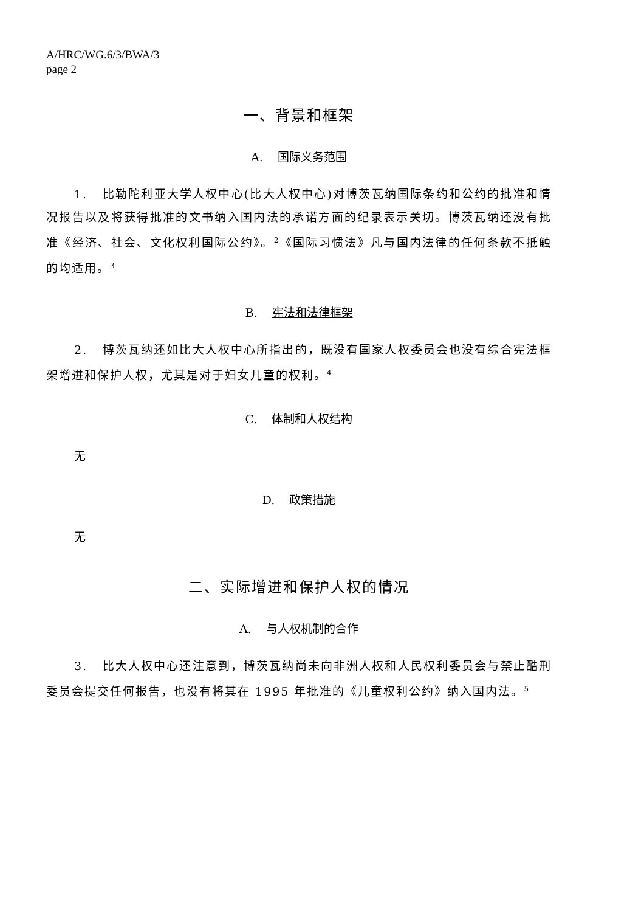A/HRC/WG.6/3/BWA/3
page 2
一、背景和框架
A. 国际义务范围
1. 比勒陀利亚大学人权中心(比大人权中心)对博茨瓦纳国际条约和公约的批准和情况报告以及将获得批准的文书纳入国内法的承诺方面的纪录表示关切。博茨瓦纳还没有批准《经济、社会、文化权利国际公约》。<sup>2</sup>《国际习惯法》凡与国内法律的任何条款不抵触的均适用。<sup>3</sup>
B. 宪法和法律框架
2. 博茨瓦纳还如比大人权中心所指出的，既没有国家人权委员会也没有综合宪法框架增进和保护人权，尤其是对于妇女儿童的权利。<sup>4</sup>
C. 体制和人权结构
无
D. 政策措施
无
二、实际增进和保护人权的情况
A. 与人权机制的合作
3. 比大人权中心还注意到，博茨瓦纳尚未向非洲人权和人民权利委员会与禁止酷刑委员会提交任何报告，也没有将其在 1995 年批准的《儿童权利公约》纳入国内法。<sup>5</sup>